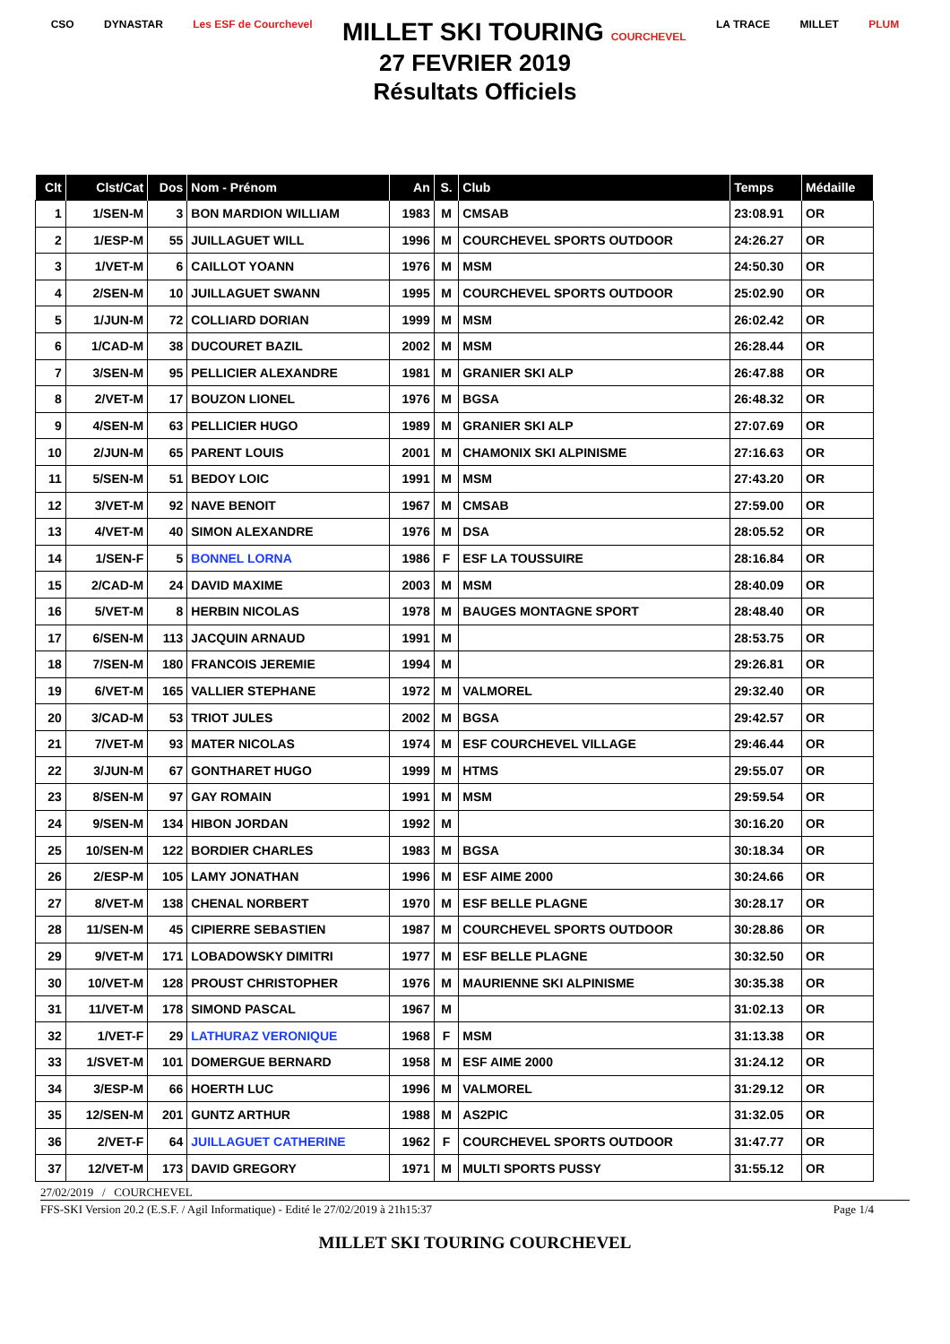CSO DYNASTAR Les ESF de Courchevel MILLET SKI TOURING COURCHEVEL LA TRACE MILLET PLUM
27 FEVRIER 2019
Résultats Officiels
| Clt | Clst/Cat | Dos | Nom - Prénom | An | S. | Club | Temps | Médaille |
| --- | --- | --- | --- | --- | --- | --- | --- | --- |
| 1 | 1/SEN-M | 3 | BON MARDION WILLIAM | 1983 | M | CMSAB | 23:08.91 | OR |
| 2 | 1/ESP-M | 55 | JUILLAGUET WILL | 1996 | M | COURCHEVEL SPORTS OUTDOOR | 24:26.27 | OR |
| 3 | 1/VET-M | 6 | CAILLOT YOANN | 1976 | M | MSM | 24:50.30 | OR |
| 4 | 2/SEN-M | 10 | JUILLAGUET SWANN | 1995 | M | COURCHEVEL SPORTS OUTDOOR | 25:02.90 | OR |
| 5 | 1/JUN-M | 72 | COLLIARD DORIAN | 1999 | M | MSM | 26:02.42 | OR |
| 6 | 1/CAD-M | 38 | DUCOURET BAZIL | 2002 | M | MSM | 26:28.44 | OR |
| 7 | 3/SEN-M | 95 | PELLICIER ALEXANDRE | 1981 | M | GRANIER SKI ALP | 26:47.88 | OR |
| 8 | 2/VET-M | 17 | BOUZON LIONEL | 1976 | M | BGSA | 26:48.32 | OR |
| 9 | 4/SEN-M | 63 | PELLICIER HUGO | 1989 | M | GRANIER SKI ALP | 27:07.69 | OR |
| 10 | 2/JUN-M | 65 | PARENT LOUIS | 2001 | M | CHAMONIX SKI ALPINISME | 27:16.63 | OR |
| 11 | 5/SEN-M | 51 | BEDOY LOIC | 1991 | M | MSM | 27:43.20 | OR |
| 12 | 3/VET-M | 92 | NAVE BENOIT | 1967 | M | CMSAB | 27:59.00 | OR |
| 13 | 4/VET-M | 40 | SIMON ALEXANDRE | 1976 | M | DSA | 28:05.52 | OR |
| 14 | 1/SEN-F | 5 | BONNEL LORNA | 1986 | F | ESF LA TOUSSUIRE | 28:16.84 | OR |
| 15 | 2/CAD-M | 24 | DAVID MAXIME | 2003 | M | MSM | 28:40.09 | OR |
| 16 | 5/VET-M | 8 | HERBIN NICOLAS | 1978 | M | BAUGES MONTAGNE SPORT | 28:48.40 | OR |
| 17 | 6/SEN-M | 113 | JACQUIN ARNAUD | 1991 | M | | 28:53.75 | OR |
| 18 | 7/SEN-M | 180 | FRANCOIS JEREMIE | 1994 | M | | 29:26.81 | OR |
| 19 | 6/VET-M | 165 | VALLIER STEPHANE | 1972 | M | VALMOREL | 29:32.40 | OR |
| 20 | 3/CAD-M | 53 | TRIOT JULES | 2002 | M | BGSA | 29:42.57 | OR |
| 21 | 7/VET-M | 93 | MATER NICOLAS | 1974 | M | ESF COURCHEVEL VILLAGE | 29:46.44 | OR |
| 22 | 3/JUN-M | 67 | GONTHARET HUGO | 1999 | M | HTMS | 29:55.07 | OR |
| 23 | 8/SEN-M | 97 | GAY ROMAIN | 1991 | M | MSM | 29:59.54 | OR |
| 24 | 9/SEN-M | 134 | HIBON JORDAN | 1992 | M | | 30:16.20 | OR |
| 25 | 10/SEN-M | 122 | BORDIER CHARLES | 1983 | M | BGSA | 30:18.34 | OR |
| 26 | 2/ESP-M | 105 | LAMY JONATHAN | 1996 | M | ESF AIME 2000 | 30:24.66 | OR |
| 27 | 8/VET-M | 138 | CHENAL NORBERT | 1970 | M | ESF BELLE PLAGNE | 30:28.17 | OR |
| 28 | 11/SEN-M | 45 | CIPIERRE SEBASTIEN | 1987 | M | COURCHEVEL SPORTS OUTDOOR | 30:28.86 | OR |
| 29 | 9/VET-M | 171 | LOBADOWSKY DIMITRI | 1977 | M | ESF BELLE PLAGNE | 30:32.50 | OR |
| 30 | 10/VET-M | 128 | PROUST CHRISTOPHER | 1976 | M | MAURIENNE SKI ALPINISME | 30:35.38 | OR |
| 31 | 11/VET-M | 178 | SIMOND PASCAL | 1967 | M | | 31:02.13 | OR |
| 32 | 1/VET-F | 29 | LATHURAZ VERONIQUE | 1968 | F | MSM | 31:13.38 | OR |
| 33 | 1/SVET-M | 101 | DOMERGUE BERNARD | 1958 | M | ESF AIME 2000 | 31:24.12 | OR |
| 34 | 3/ESP-M | 66 | HOERTH LUC | 1996 | M | VALMOREL | 31:29.12 | OR |
| 35 | 12/SEN-M | 201 | GUNTZ ARTHUR | 1988 | M | AS2PIC | 31:32.05 | OR |
| 36 | 2/VET-F | 64 | JUILLAGUET CATHERINE | 1962 | F | COURCHEVEL SPORTS OUTDOOR | 31:47.77 | OR |
| 37 | 12/VET-M | 173 | DAVID GREGORY | 1971 | M | MULTI SPORTS PUSSY | 31:55.12 | OR |
27/02/2019 / COURCHEVEL
FFS-SKI Version 20.2 (E.S.F. / Agil Informatique) - Edité le 27/02/2019 à 21h15:37 Page 1/4
MILLET SKI TOURING COURCHEVEL